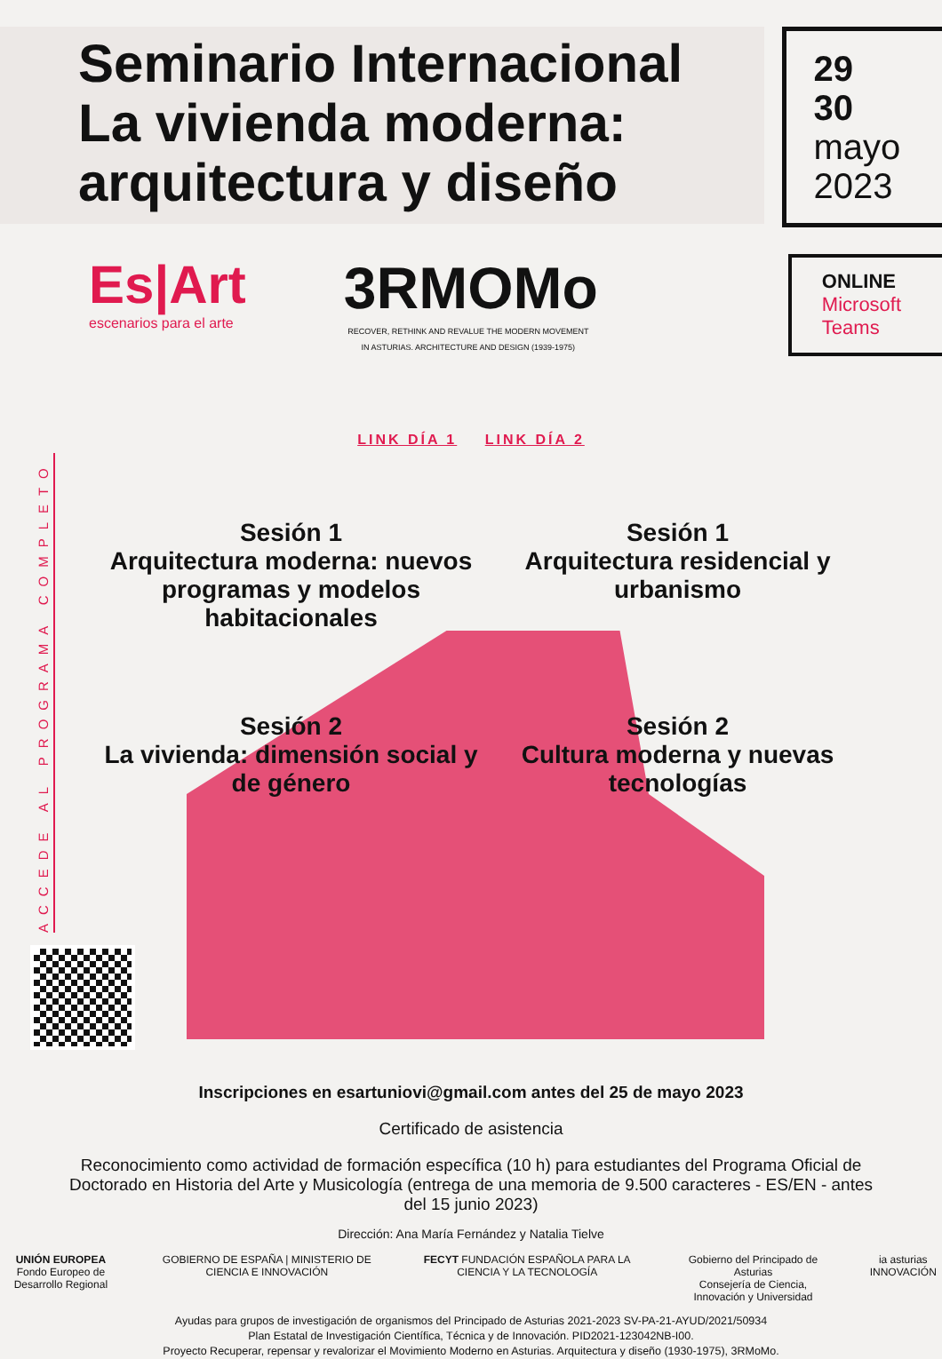Seminario Internacional
La vivienda moderna:
arquitectura y diseño
29
30
mayo
2023
Es|Art
escenarios para el arte
3RMOMo
RECOVER, RETHINK AND REVALUE THE MODERN MOVEMENT IN ASTURIAS. ARCHITECTURE AND DESIGN (1939-1975)
ONLINE
Microsoft Teams
ACCEDE AL PROGRAMA COMPLETO
LINK DÍA 1 LINK DÍA 2
Sesión 1
Arquitectura moderna: nuevos programas y modelos habitacionales
Sesión 1
Arquitectura residencial y urbanismo
Sesión 2
La vivienda: dimensión social y de género
Sesión 2
Cultura moderna y nuevas tecnologías
Inscripciones en esartuniovi@gmail.com antes del 25 de mayo 2023
Certificado de asistencia
Reconocimiento como actividad de formación específica (10 h) para estudiantes del Programa Oficial de Doctorado en Historia del Arte y Musicología (entrega de una memoria de 9.500 caracteres - ES/EN - antes del 15 junio 2023)
Dirección: Ana María Fernández y Natalia Tielve
UNIÓN EUROPEA
Fondo Europeo de Desarrollo Regional GOBIERNO DE ESPAÑA | MINISTERIO DE CIENCIA E INNOVACIÓN FECYT FUNDACIÓN ESPAÑOLA PARA LA CIENCIA Y LA TECNOLOGÍA Gobierno del Principado de Asturias
Consejería de Ciencia, Innovación y Universidad ia asturias INNOVACIÓN
Ayudas para grupos de investigación de organismos del Principado de Asturias 2021-2023 SV-PA-21-AYUD/2021/50934
Plan Estatal de Investigación Científica, Técnica y de Innovación. PID2021-123042NB-I00.
Proyecto Recuperar, repensar y revalorizar el Movimiento Moderno en Asturias. Arquitectura y diseño (1930-1975), 3RMoMo.